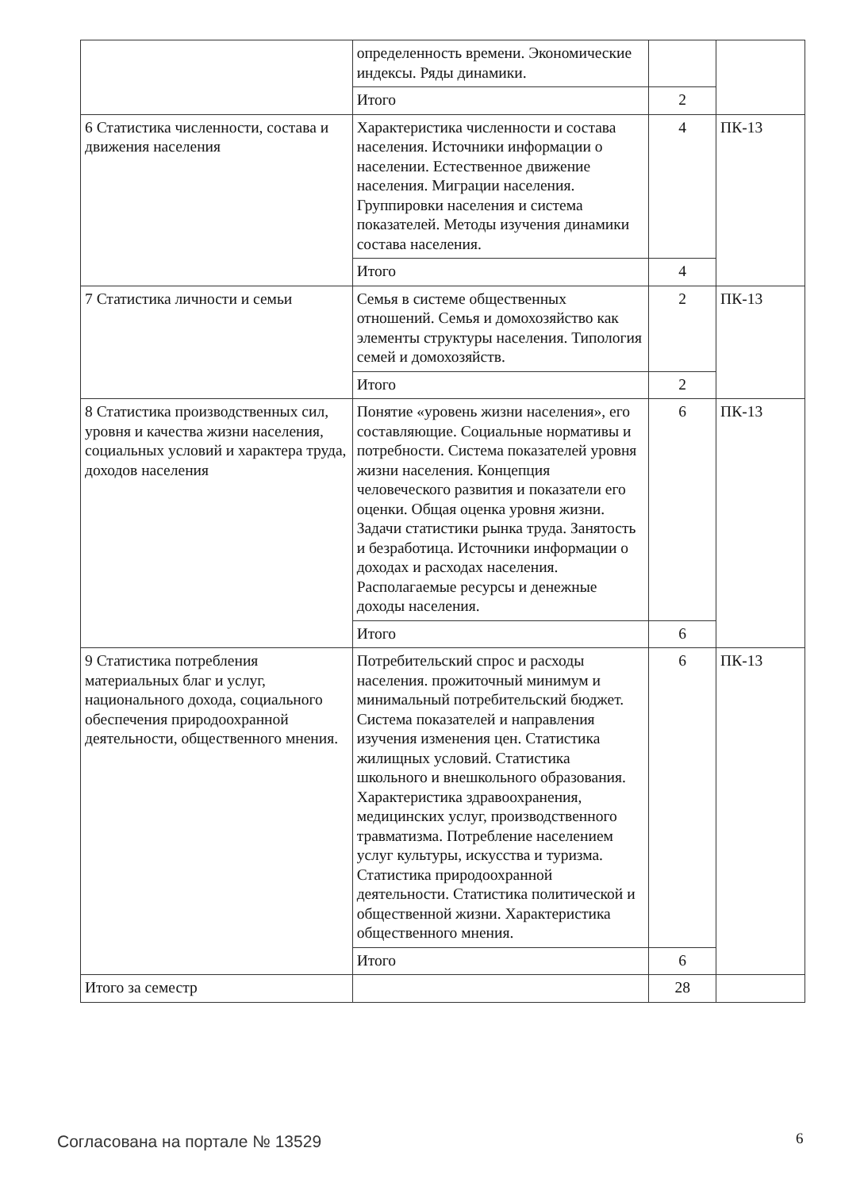| | определенность времени. Экономические индексы. Ряды динамики. | | |
| | Итого | 2 | |
| 6 Статистика численности, состава и движения населения | Характеристика численности и состава населения. Источники информации о населении. Естественное движение населения. Миграции населения. Группировки населения и система показателей. Методы изучения динамики состава населения. | 4 | ПК-13 |
| | Итого | 4 | |
| 7 Статистика личности и семьи | Семья в системе общественных отношений. Семья и домохозяйство как элементы структуры населения. Типология семей и домохозяйств. | 2 | ПК-13 |
| | Итого | 2 | |
| 8 Статистика производственных сил, уровня и качества жизни населения, социальных условий и характера труда, доходов населения | Понятие «уровень жизни населения», его составляющие. Социальные нормативы и потребности. Система показателей уровня жизни населения. Концепция человеческого развития и показатели его оценки. Общая оценка уровня жизни. Задачи статистики рынка труда. Занятость и безработица. Источники информации о доходах и расходах населения. Располагаемые ресурсы и денежные доходы населения. | 6 | ПК-13 |
| | Итого | 6 | |
| 9 Статистика потребления материальных благ и услуг, национального дохода, социального обеспечения природоохранной деятельности, общественного мнения. | Потребительский спрос и расходы населения. прожиточный минимум и минимальный потребительский бюджет. Система показателей и направления изучения изменения цен. Статистика жилищных условий. Статистика школьного и внешкольного образования. Характеристика здравоохранения, медицинских услуг, производственного травматизма. Потребление населением услуг культуры, искусства и туризма. Статистика природоохранной деятельности. Статистика политической и общественной жизни. Характеристика общественного мнения. | 6 | ПК-13 |
| | Итого | 6 | |
| Итого за семестр | | 28 | |
Согласована на портале № 13529 6